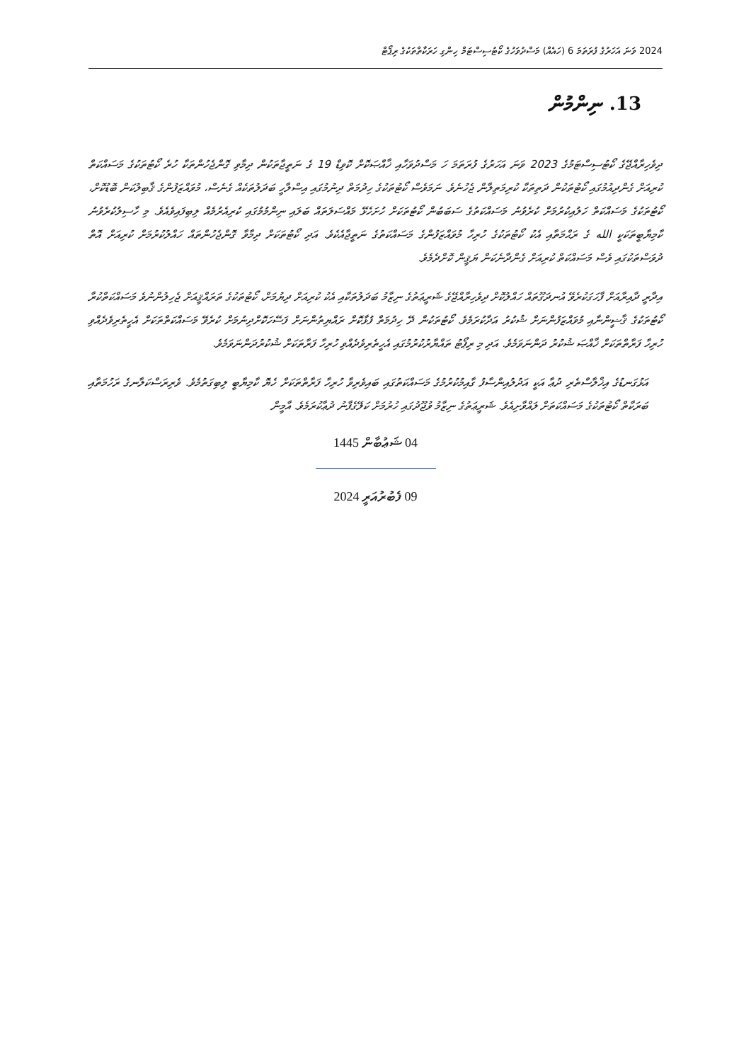2024 ވަނަ އަހަރުގެ ފުރަތަމަ 6 (ހައެއް) މަސްދުވަހުގެ ކޯޓުސިސްޓަމް ހިންގި ހަރަކާތްތަކުގެ ރިޕޯޓް
13. ނިންމުން
ދިވެހިރާއްޖޭގެ ކޯޓުސިސްޓަމުގެ 2023 ވަނަ އަހަރުގެ ފުރަތަމަ ހަ މަސްދުވަހާއި ޚާއްޞަކޮށް ކޮވިޑް 19 ގެ ނަތީޖާތަކުން ދިމާވި ގޮންޖެހުންތަކާ ހުރެ ކޯޓުތަކުގެ މަސައްކަތް ކުރިއަށް ގެންދިއުމުގައި ކޯޓުތަކުން ދަތިތަކާ ކުރިމަތިލާން ޖެހުނެވެ. ނަމަވެސް ކޯޓުތަކުގެ ހިދުމަތް ދިނުމުގައި އިސްލާހީ ބަދަލުތަކެއް ގެނެސް، މުވައްޒަފުންގެ ޤާބިލުކަން ބޮޑުކޮށް، ކޯޓުތަކުގެ މަސައްކަތް ހަލުއިކުރުމަށް ކުރެވުނު މަސައްކަތުގެ ސަބަބުން ކޯޓުތަކަށް ހުށަހެޅޭ މައްސަލަތައް ބަލައި ނިންމުމުގައި ކުރިއެރުމެއް ލިބިފައިވެއެވެ. މި ހާސިލުކުރެވުނު ކާމިޔާބީތަކަކީ الله ގެ ރަޙްމަތާއި އެކު ކޯޓުތަކުގެ ހުރިހާ މުވައްޒަފުންގެ މަސައްކަތުގެ ނަތީޖާއެކެވެ. އަދި ކޯޓުތަކަށް ދިމާވާ ގޮންޖެހުންތައް ހައްލުކުރުމަށް ކުރިއަށް އޮތް ދުވަސްތަކުގައި ވެސް މަސައްކަތް ކުރިއަށް ގެންދާނެކަން ޔަޤީން ކޮށްދެމެވެ.
އިދާރީ ދާއިރާއަށް ފާހަގަކުރެވޭ އުނދަގޫތައް ހައްލުކޮށް ދިވެހިރާއްޖޭގެ ޝަރީޢަތުގެ ނިޒާމު ބަދަލުތަކާއި އެކު ކުރިއަށް ދިޔުމަށް، ކޯޓުތަކުގެ ތަރައްޤީއަށް ޖެހިލުންނުވެ މަސައްކަތްކުރާ ކޯޓުތަކުގެ ޤާޟީންނާއި މުވައްޒަފުންނަށް ޝުކުރު އަދާކުރަމެވެ. ކޯޓުތަކުން ދޭ ހިދުމަތް ފުޅާކޮށް ރައްޔިތުންނަށް ފަސޭހަކޮށްދިނުމަށް ކުރެވޭ މަސައްކަތްތަކަށް އެހީތެރިވެދެއްވި ހުރިހާ ފަރާތްތަކަށް ޚާއްޞަ ޝުކުރު ދަންނަވަމެވެ. އަދި މި ރިޕޯޓު ތައްޔާރުކުރުމުގައި އެހީތެރިވެދެއްވި ހުރިހާ ފަރާތަކަށް ޝުކުރުދަންނަވަމެވެ.
އަޅުގަނޑުގެ އިޚްލާސްތެރި ދުޢާ އަކީ އަދުލުއިންސާފު ގާއިމުކުރުމުގެ މަސައްކަތުގައި ބައިވެރިވާ ހުރިހާ ފަރާތްތަކަށް ހެޔޮ ކާމިޔާބީ ލިބިގަތުމެވެ. ވެރިރަސްކަލާނގެ ރަހުމަތާއި ބަރަކާތް ކޯޓުތަކުގެ މަސައްކަތަށް ލައްވާށިއެވެ. ޝަރީޢަތުގެ ނިޒާމު ވުޖޫދުގައި ހުރުމަށް ކަލޭގެފާނު ދުޢާކުރަމެވެ. އާމީން
04 ޝަޢުބާން 1445
09 ފެބުރުއަރީ 2024